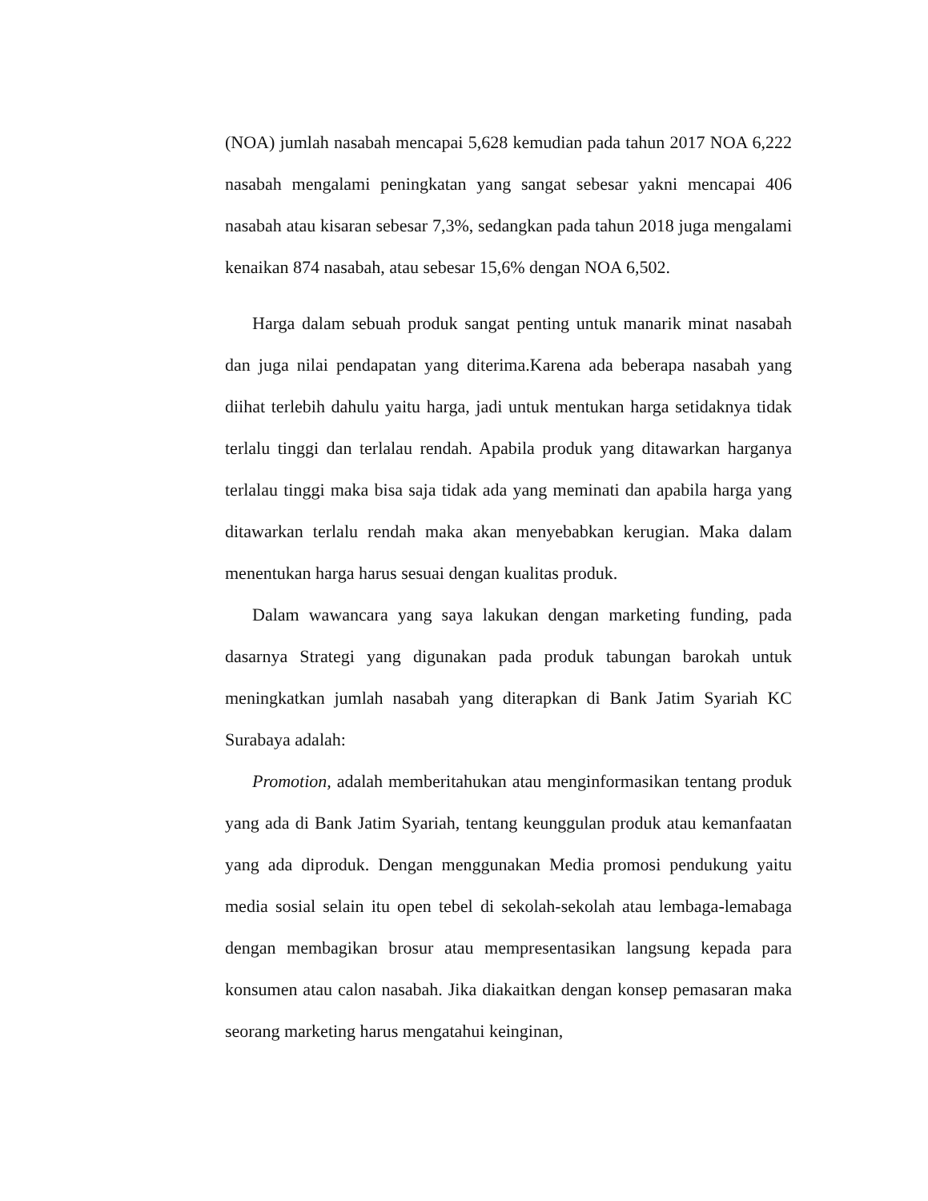(NOA) jumlah nasabah mencapai 5,628 kemudian pada tahun 2017 NOA 6,222 nasabah mengalami peningkatan yang sangat sebesar yakni mencapai 406 nasabah atau kisaran sebesar 7,3%, sedangkan pada tahun 2018 juga mengalami kenaikan 874 nasabah, atau sebesar 15,6% dengan NOA 6,502.
Harga dalam sebuah produk sangat penting untuk manarik minat nasabah dan juga nilai pendapatan yang diterima.Karena ada beberapa nasabah yang diihat terlebih dahulu yaitu harga, jadi untuk mentukan harga setidaknya tidak terlalu tinggi dan terlalau rendah. Apabila produk yang ditawarkan harganya terlalau tinggi maka bisa saja tidak ada yang meminati dan apabila harga yang ditawarkan terlalu rendah maka akan menyebabkan kerugian. Maka dalam menentukan harga harus sesuai dengan kualitas produk.
Dalam wawancara yang saya lakukan dengan marketing funding, pada dasarnya Strategi yang digunakan pada produk tabungan barokah untuk meningkatkan jumlah nasabah yang diterapkan di Bank Jatim Syariah KC Surabaya adalah:
Promotion, adalah memberitahukan atau menginformasikan tentang produk yang ada di Bank Jatim Syariah, tentang keunggulan produk atau kemanfaatan yang ada diproduk. Dengan menggunakan Media promosi pendukung yaitu media sosial selain itu open tebel di sekolah-sekolah atau lembaga-lemabaga dengan membagikan brosur atau mempresentasikan langsung kepada para konsumen atau calon nasabah. Jika diakaitkan dengan konsep pemasaran maka seorang marketing harus mengatahui keinginan,